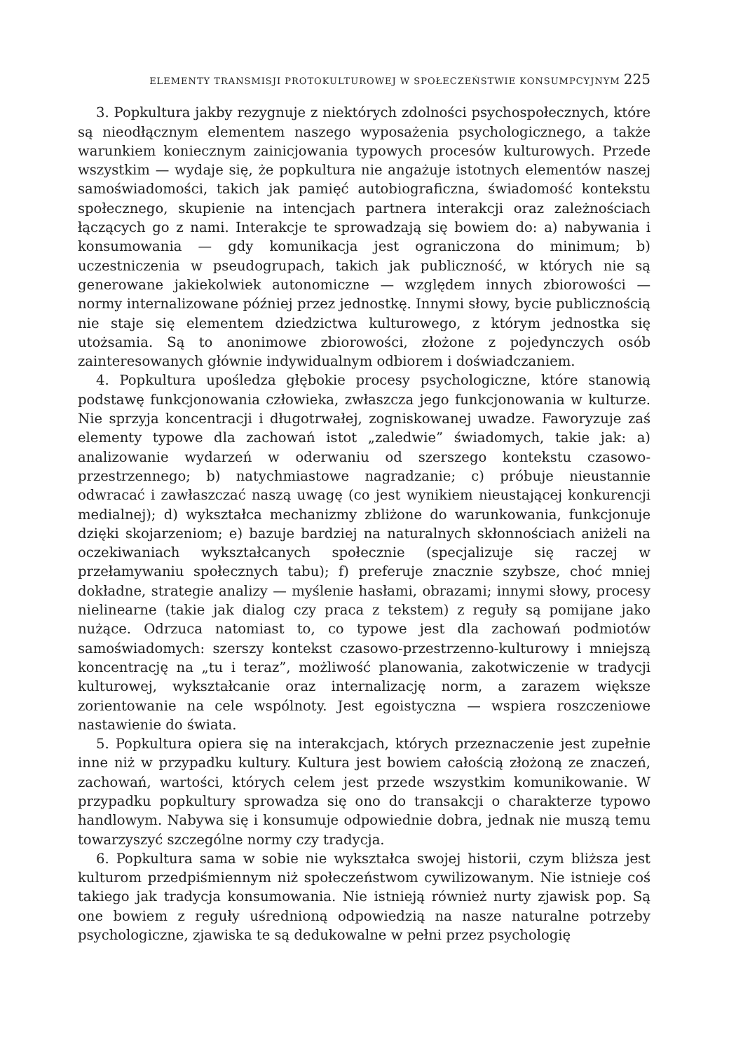ELEMENTY TRANSMISJI PROTOKULTUROWEJ W SPOŁECZEŃSTWIE KONSUMPCYJNYM 225
3. Popkultura jakby rezygnuje z niektórych zdolności psychospołecznych, które są nieodłącznym elementem naszego wyposażenia psychologicznego, a także warunkiem koniecznym zainicjowania typowych procesów kulturowych. Przede wszystkim — wydaje się, że popkultura nie angażuje istotnych elementów naszej samoświadomości, takich jak pamięć autobiograficzna, świadomość kontekstu społecznego, skupienie na intencjach partnera interakcji oraz zależnościach łączących go z nami. Interakcje te sprowadzają się bowiem do: a) nabywania i konsumowania — gdy komunikacja jest ograniczona do minimum; b) uczestniczenia w pseudogrupach, takich jak publiczność, w których nie są generowane jakiekolwiek autonomiczne — względem innych zbiorowości — normy internalizowane później przez jednostkę. Innymi słowy, bycie publicznością nie staje się elementem dziedzictwa kulturowego, z którym jednostka się utożsamia. Są to anonimowe zbiorowości, złożone z pojedynczych osób zainteresowanych głównie indywidualnym odbiorem i doświadczaniem.
4. Popkultura upośledza głębokie procesy psychologiczne, które stanowią podstawę funkcjonowania człowieka, zwłaszcza jego funkcjonowania w kulturze. Nie sprzyja koncentracji i długotrwałej, zogniskowanej uwadze. Faworyzuje zaś elementy typowe dla zachowań istot „zaledwie” świadomych, takie jak: a) analizowanie wydarzeń w oderwaniu od szerszego kontekstu czasowo-przestrzennego; b) natychmiastowe nagradzanie; c) próbuje nieustannie odwracać i zawłaszczać naszą uwagę (co jest wynikiem nieustającej konkurencji medialnej); d) wykształca mechanizmy zbliżone do warunkowania, funkcjonuje dzięki skojarzeniom; e) bazuje bardziej na naturalnych skłonnościach aniżeli na oczekiwaniach wykształcanych społecznie (specjalizuje się raczej w przełamywaniu społecznych tabu); f) preferuje znacznie szybsze, choć mniej dokładne, strategie analizy — myślenie hasłami, obrazami; innymi słowy, procesy nielinearne (takie jak dialog czy praca z tekstem) z reguły są pomijane jako nużące. Odrzuca natomiast to, co typowe jest dla zachowań podmiotów samoświadomych: szerszy kontekst czasowo-przestrzenno-kulturowy i mniejszą koncentrację na „tu i teraz”, możliwość planowania, zakotwiczenie w tradycji kulturowej, wykształcanie oraz internalizację norm, a zarazem większe zorientowanie na cele wspólnoty. Jest egoistyczna — wspiera roszczeniowe nastawienie do świata.
5. Popkultura opiera się na interakcjach, których przeznaczenie jest zupełnie inne niż w przypadku kultury. Kultura jest bowiem całością złożoną ze znaczeń, zachowań, wartości, których celem jest przede wszystkim komunikowanie. W przypadku popkultury sprowadza się ono do transakcji o charakterze typowo handlowym. Nabywa się i konsumuje odpowiednie dobra, jednak nie muszą temu towarzyszyć szczególne normy czy tradycja.
6. Popkultura sama w sobie nie wykształca swojej historii, czym bliższa jest kulturom przedpiśmiennym niż społeczeństwom cywilizowanym. Nie istnieje coś takiego jak tradycja konsumowania. Nie istnieją również nurty zjawisk pop. Są one bowiem z reguły uśrednioną odpowiedzią na nasze naturalne potrzeby psychologiczne, zjawiska te są dedukowalne w pełni przez psychologię